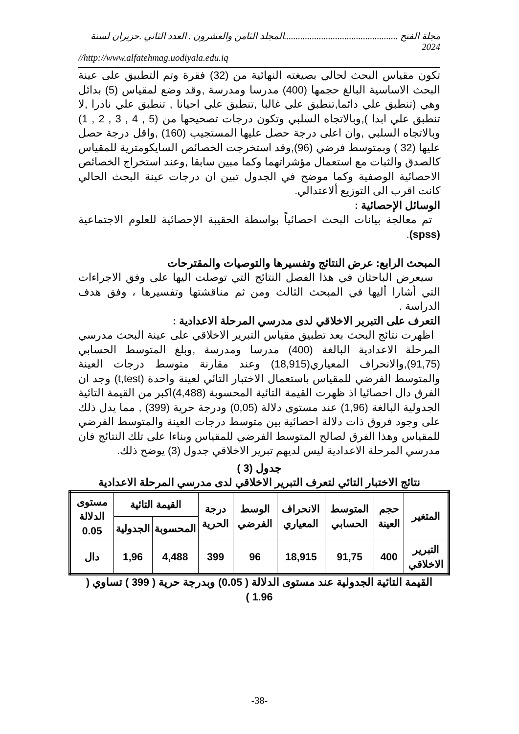مجلة الفتح .................................................المجلد الثامن والعشرون . العدد الثاني .حزيران لسنة 2024
//http://www.alfatehmag.uodiyala.edu.iq
تكون مقياس البحث لحالي بصيغته النهائية من (32) فقرة وتم التطبيق على عينة البحث الاساسية البالغ حجمها (400) مدرسا ومدرسة ,وقد وضع لمقياس (5) بدائل وهي (تنطبق علي دائما,تنطبق علي غالبا ,تنطبق علي احيانا , تنطبق علي نادرا ,لا تنطبق علي ابدا ),وبالاتجاه السلبي وتكون درجات تصحيحها من (5 , 4 , 3 , 2 , 1) وبالاتجاه السلبي ,وان اعلى درجة حصل عليها المستجيب (160) ,واقل درجة حصل عليها (32 ) وبمتوسط فرضي (96),وقد استخرجت الخصائص السايكومترية للمقياس كالصدق والثبات مع استعمال مؤشراتهما وكما مبين سابقا ,وعند استخراج الخصائص الاحصائية الوصفية وكما موضح في الجدول تبين ان درجات عينة البحث الحالي كانت اقرب الى التوزيع ألاعتدالي.
الوسائل الإحصائية :
تم معالجة بيانات البحث احصائياً بواسطة الحقيبة الإحصائية للعلوم الاجتماعية (spss).
المبحث الرابع: عرض النتائج وتفسيرها والتوصيات والمقترحات
سيعرض الباحثان في هذا الفصل النتائج التي توصلت اليها على وفق الاجراءات التي أشارا أليها في المبحث الثالث ومن ثم مناقشتها وتفسيرها ، وفق هدف الدراسة .
التعرف على التبرير الاخلاقي لدى مدرسي المرحلة الاعدادية :
اظهرت نتائج البحث بعد تطبيق مقياس التبرير الاخلاقي على عينة البحث مدرسي المرحلة الاعدادية البالغة (400) مدرسا ومدرسة ,وبلغ المتوسط الحسابي (91,75),والانحراف المعياري(18,915) وعند مقارنة متوسط درجات العينة والمتوسط الفرضي للمقياس باستعمال الاختبار التائي لعينة واحدة (t,test) وجد ان الفرق دال احصائيا اذ ظهرت القيمة التائية المحسوبة (4,488)اكبر من القيمة التائية الجدولية البالغة (1,96) عند مستوى دلالة (0,05) ودرجة حرية (399) , مما يدل ذلك على وجود فروق ذات دلالة احصائية بين متوسط درجات العينة والمتوسط الفرضي للمقياس وهذا الفرق لصالح المتوسط الفرضي للمقياس وبناءا على تلك النتائج فان مدرسي المرحلة الاعدادية ليس لديهم تبرير الاخلاقي جدول (3) يوضح ذلك.
جدول (3 )
نتائج الاختبار التائي لتعرف التبرير الاخلاقي لدى مدرسي المرحلة الاعدادية
| المتغير | حجم العينة | المتوسط الحسابي | الانحراف المعياري | الوسط الفرضي | درجة الحرية | القيمة التائية | | مستوى الدلالة 0.05 |
| --- | --- | --- | --- | --- | --- | --- | --- | --- |
| | | | | | | المحسوبة | الجدولية | |
| التبرير الاخلاقي | 400 | 91,75 | 18,915 | 96 | 399 | 4,488 | 1,96 | دال |
القيمة التائية الجدولية عند مستوى الدلالة ( 0.05) وبدرجة حرية ( 399 ) تساوي ( 1.96 )
-38-